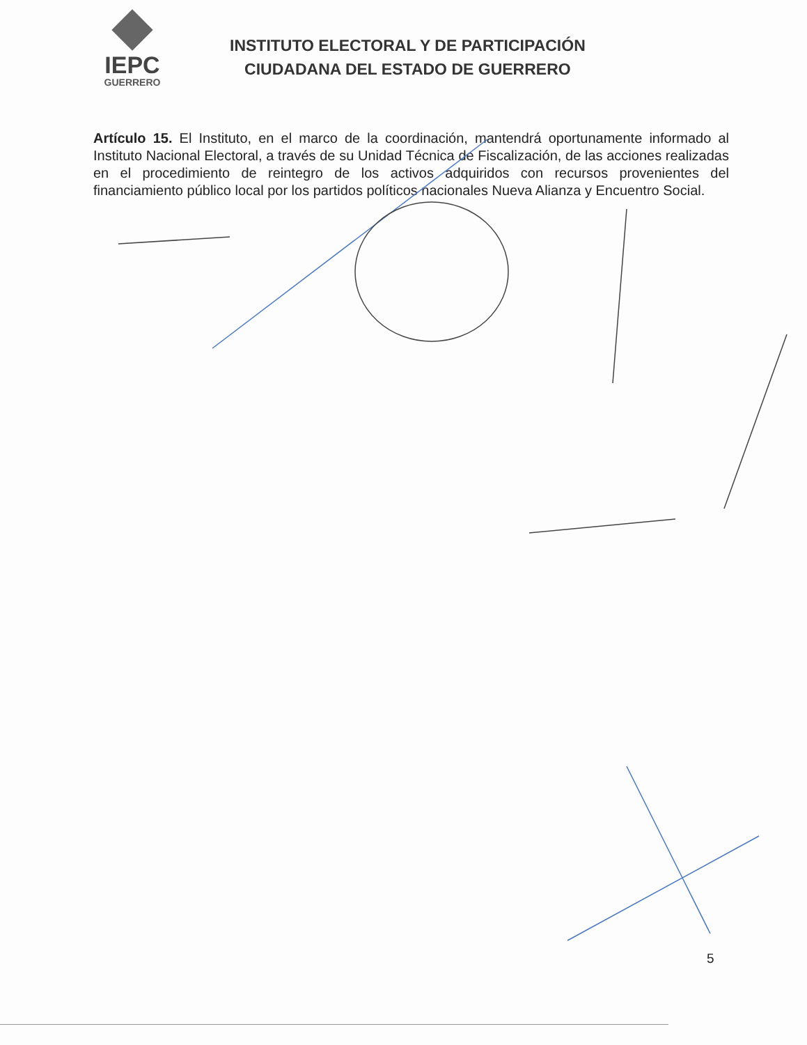IEPC
GUERRERO
INSTITUTO ELECTORAL Y DE PARTICIPACIÓN
CIUDADANA DEL ESTADO DE GUERRERO
Artículo 15. El Instituto, en el marco de la coordinación, mantendrá oportunamente informado al Instituto Nacional Electoral, a través de su Unidad Técnica de Fiscalización, de las acciones realizadas en el procedimiento de reintegro de los activos adquiridos con recursos provenientes del financiamiento público local por los partidos políticos nacionales Nueva Alianza y Encuentro Social.
5